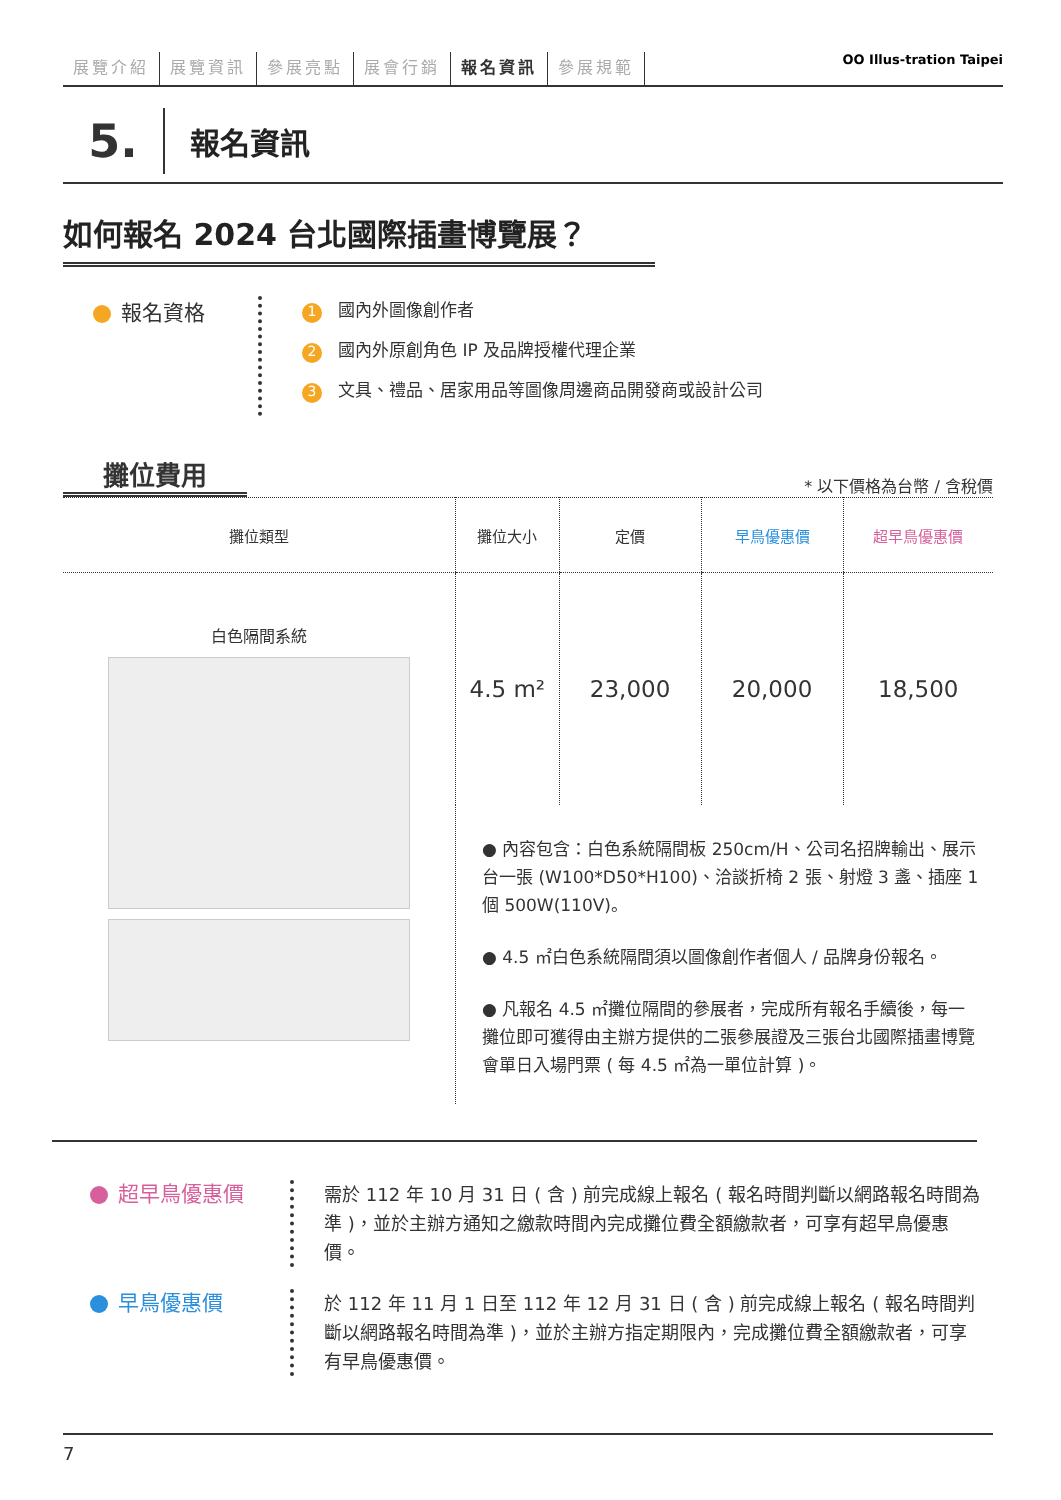展覽介紹 展覽資訊 參展亮點 展會行銷 報名資訊 參展規範
OO Illus-tration Taipei
5.
報名資訊
如何報名 2024 台北國際插畫博覽展？
報名資格
1 國內外圖像創作者
2 國內外原創角色 IP 及品牌授權代理企業
3 文具、禮品、居家用品等圖像周邊商品開發商或設計公司
攤位費用
* 以下價格為台幣 / 含稅價
| 攤位類型 | 攤位大小 | 定價 | 早鳥優惠價 | 超早鳥優惠價 |
| --- | --- | --- | --- | --- |
| 白色隔間系統 | 4.5 m² | 23,000 | 20,000 | 18,500 |
| | ● 內容包含：白色系統隔間板 250cm/H、公司名招牌輸出、展示台一張 (W100*D50*H100)、洽談折椅 2 張、射燈 3 盞、插座 1 個 500W(110V)。 ● 4.5 ㎡白色系統隔間須以圖像創作者個人 / 品牌身份報名。 ● 凡報名 4.5 ㎡攤位隔間的參展者，完成所有報名手續後，每一攤位即可獲得由主辦方提供的二張參展證及三張台北國際插畫博覽會單日入場門票 ( 每 4.5 ㎡為一單位計算 )。 | | | |
超早鳥優惠價
需於 112 年 10 月 31 日 ( 含 ) 前完成線上報名 ( 報名時間判斷以網路報名時間為準 )，並於主辦方通知之繳款時間內完成攤位費全額繳款者，可享有超早鳥優惠價。
早鳥優惠價
於 112 年 11 月 1 日至 112 年 12 月 31 日 ( 含 ) 前完成線上報名 ( 報名時間判斷以網路報名時間為準 )，並於主辦方指定期限內，完成攤位費全額繳款者，可享有早鳥優惠價。
7